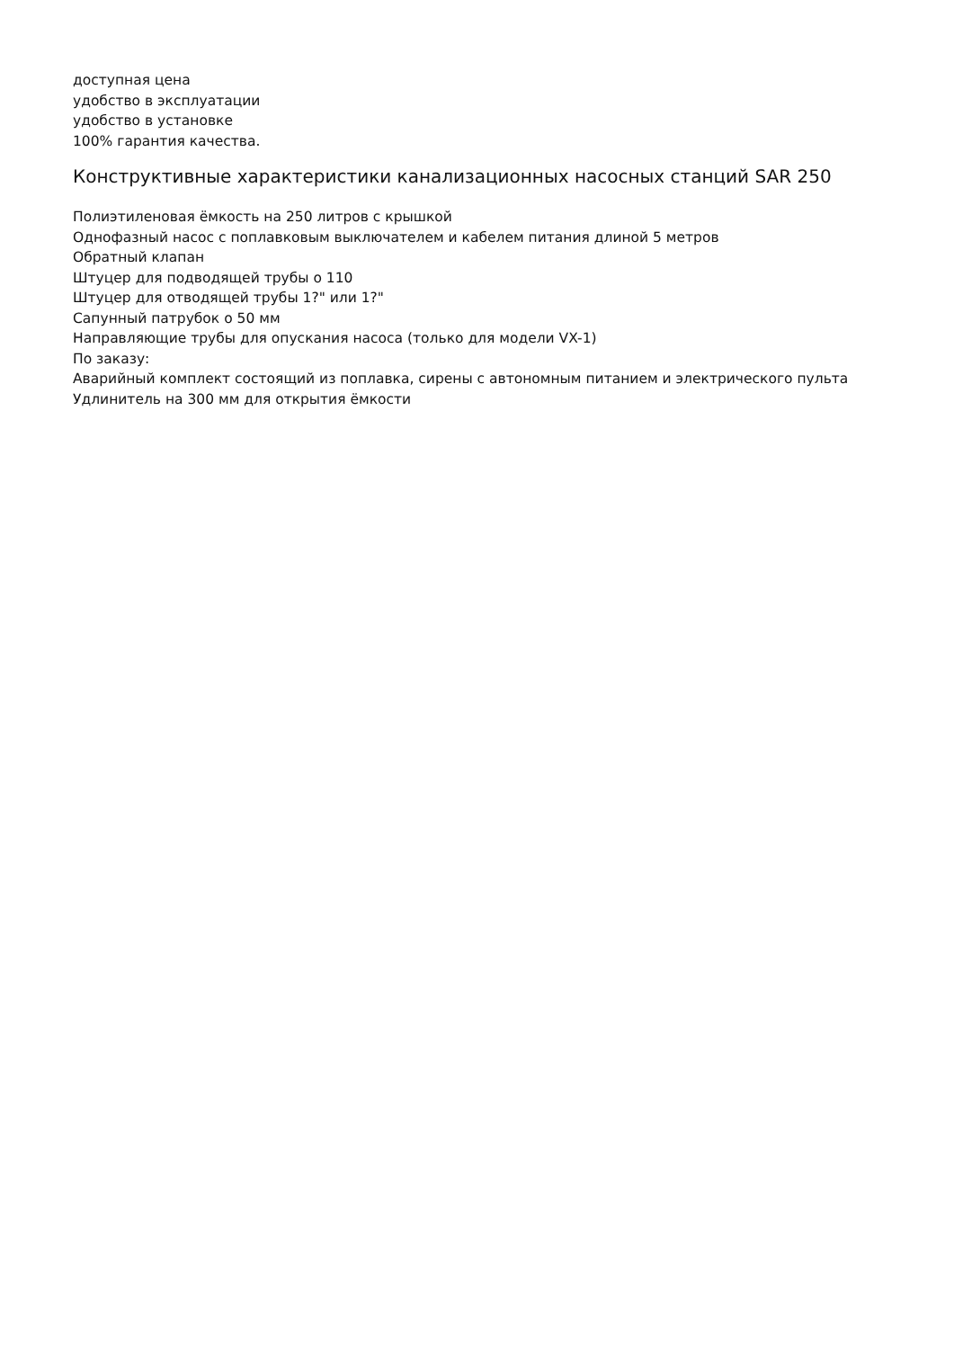доступная цена
удобство в эксплуатации
удобство в установке
100% гарантия качества.
Конструктивные характеристики канализационных насосных станций SAR 250
Полиэтиленовая ёмкость на 250 литров с крышкой
Однофазный насос с поплавковым выключателем и кабелем питания длиной 5 метров
Обратный клапан
Штуцер для подводящей трубы о 110
Штуцер для отводящей трубы 1?" или 1?"
Сапунный патрубок о 50 мм
Направляющие трубы для опускания насоса (только для модели VX-1)
По заказу:
Аварийный комплект состоящий из поплавка, сирены с автономным питанием и электрического пульта
Удлинитель на 300 мм для открытия ёмкости